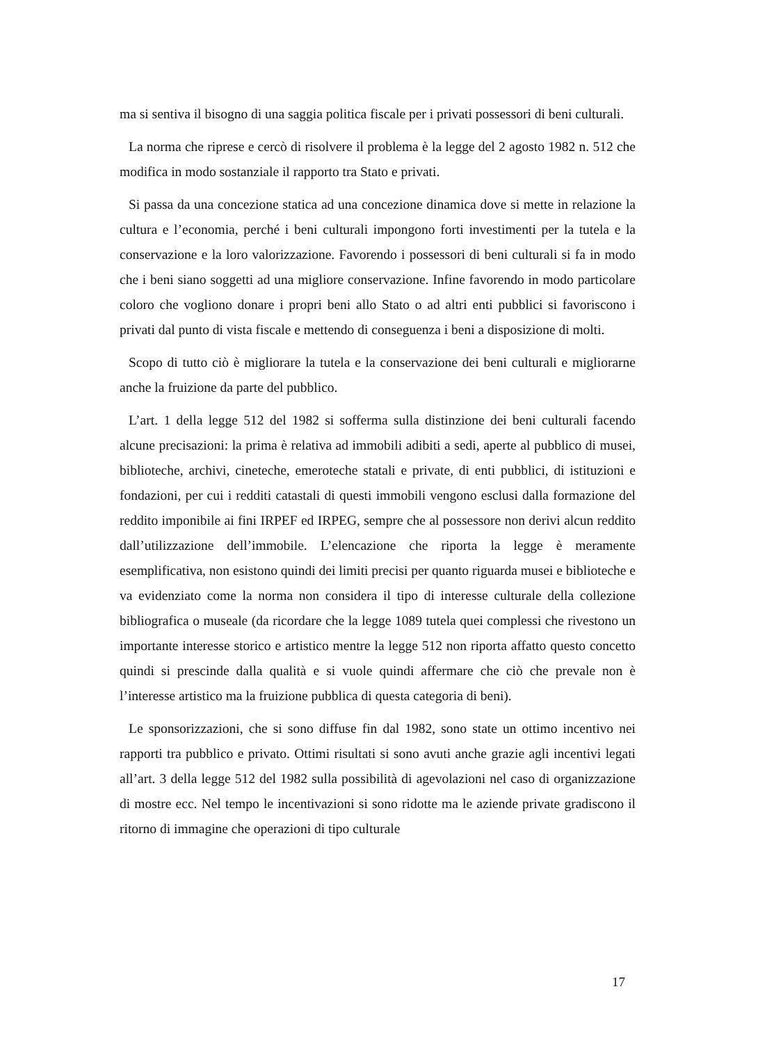ma si sentiva il bisogno di una saggia politica fiscale per i privati possessori di beni culturali.
La norma che riprese e cercò di risolvere il problema è la legge del 2 agosto 1982 n. 512 che modifica in modo sostanziale il rapporto tra Stato e privati.
Si passa da una concezione statica ad una concezione dinamica dove si mette in relazione la cultura e l’economia, perché i beni culturali impongono forti investimenti per la tutela e la conservazione e la loro valorizzazione. Favorendo i possessori di beni culturali si fa in modo che i beni siano soggetti ad una migliore conservazione. Infine favorendo in modo particolare coloro che vogliono donare i propri beni allo Stato o ad altri enti pubblici si favoriscono i privati dal punto di vista fiscale e mettendo di conseguenza i beni a disposizione di molti.
Scopo di tutto ciò è migliorare la tutela e la conservazione dei beni culturali e migliorarne anche la fruizione da parte del pubblico.
L’art. 1 della legge 512 del 1982 si sofferma sulla distinzione dei beni culturali facendo alcune precisazioni: la prima è relativa ad immobili adibiti a sedi, aperte al pubblico di musei, biblioteche, archivi, cineteche, emeroteche statali e private, di enti pubblici, di istituzioni e fondazioni, per cui i redditi catastali di questi immobili vengono esclusi dalla formazione del reddito imponibile ai fini IRPEF ed IRPEG, sempre che al possessore non derivi alcun reddito dall’utilizzazione dell’immobile. L’elencazione che riporta la legge è meramente esemplificativa, non esistono quindi dei limiti precisi per quanto riguarda musei e biblioteche e va evidenziato come la norma non considera il tipo di interesse culturale della collezione bibliografica o museale (da ricordare che la legge 1089 tutela quei complessi che rivestono un importante interesse storico e artistico mentre la legge 512 non riporta affatto questo concetto quindi si prescinde dalla qualità e si vuole quindi affermare che ciò che prevale non è l’interesse artistico ma la fruizione pubblica di questa categoria di beni).
Le sponsorizzazioni, che si sono diffuse fin dal 1982, sono state un ottimo incentivo nei rapporti tra pubblico e privato. Ottimi risultati si sono avuti anche grazie agli incentivi legati all’art. 3 della legge 512 del 1982 sulla possibilità di agevolazioni nel caso di organizzazione di mostre ecc. Nel tempo le incentivazioni si sono ridotte ma le aziende private gradiscono il ritorno di immagine che operazioni di tipo culturale
17